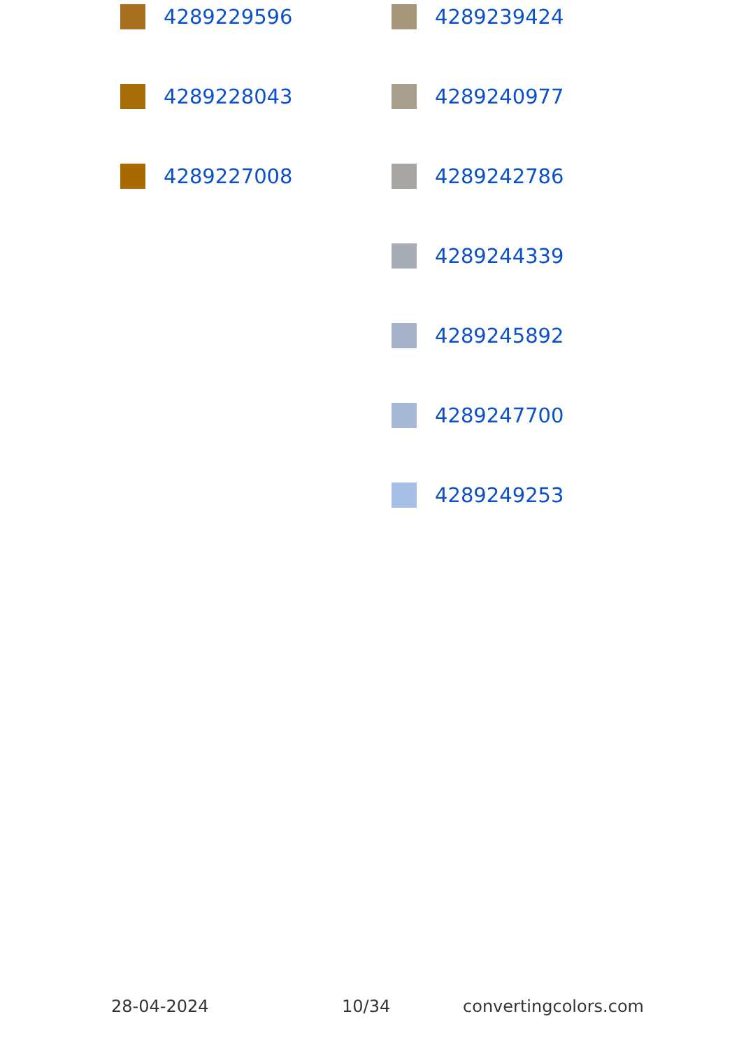4289229596
4289228043
4289227008
4289239424
4289240977
4289242786
4289244339
4289245892
4289247700
4289249253
28-04-2024 10/34 convertingcolors.com